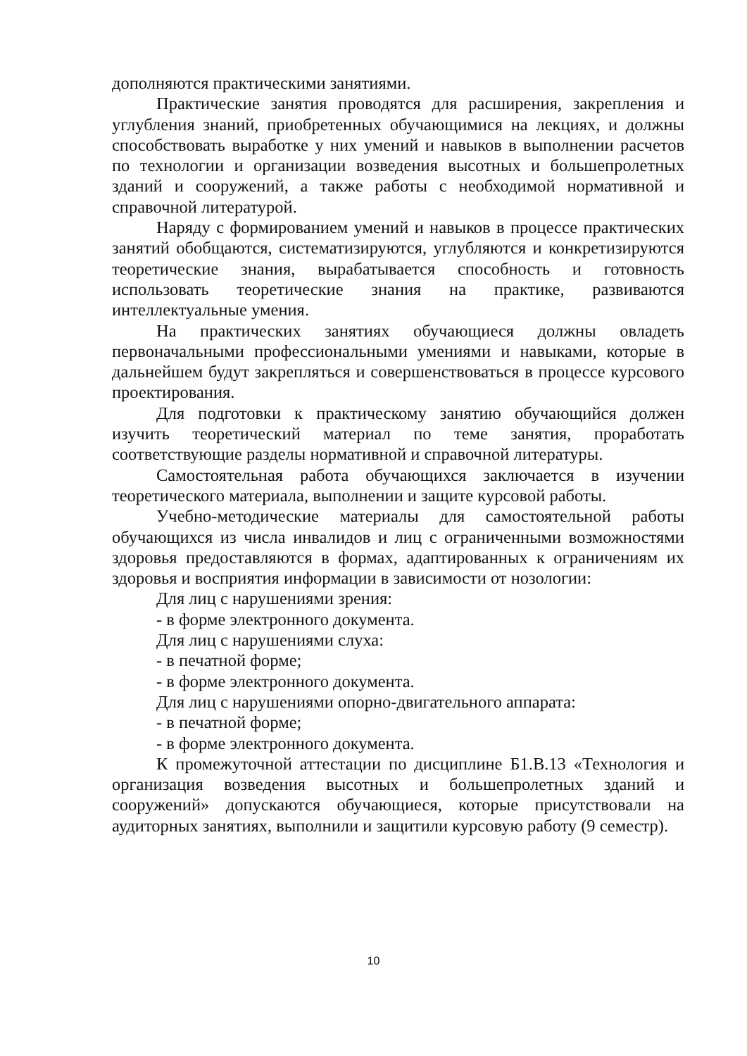дополняются практическими занятиями.
Практические занятия проводятся для расширения, закрепления и углубления знаний, приобретенных обучающимися на лекциях, и должны способствовать выработке у них умений и навыков в выполнении расчетов по технологии и организации возведения высотных и большепролетных зданий и сооружений, а также работы с необходимой нормативной и справочной литературой.
Наряду с формированием умений и навыков в процессе практических занятий обобщаются, систематизируются, углубляются и конкретизируются теоретические знания, вырабатывается способность и готовность использовать теоретические знания на практике, развиваются интеллектуальные умения.
На практических занятиях обучающиеся должны овладеть первоначальными профессиональными умениями и навыками, которые в дальнейшем будут закрепляться и совершенствоваться в процессе курсового проектирования.
Для подготовки к практическому занятию обучающийся должен изучить теоретический материал по теме занятия, проработать соответствующие разделы нормативной и справочной литературы.
Самостоятельная работа обучающихся заключается в изучении теоретического материала, выполнении и защите курсовой работы.
Учебно-методические материалы для самостоятельной работы обучающихся из числа инвалидов и лиц с ограниченными возможностями здоровья предоставляются в формах, адаптированных к ограничениям их здоровья и восприятия информации в зависимости от нозологии:
Для лиц с нарушениями зрения:
- в форме электронного документа.
Для лиц с нарушениями слуха:
- в печатной форме;
- в форме электронного документа.
Для лиц с нарушениями опорно-двигательного аппарата:
- в печатной форме;
- в форме электронного документа.
К промежуточной аттестации по дисциплине Б1.В.13 «Технология и организация возведения высотных и большепролетных зданий и сооружений» допускаются обучающиеся, которые присутствовали на аудиторных занятиях, выполнили и защитили курсовую работу (9 семестр).
10